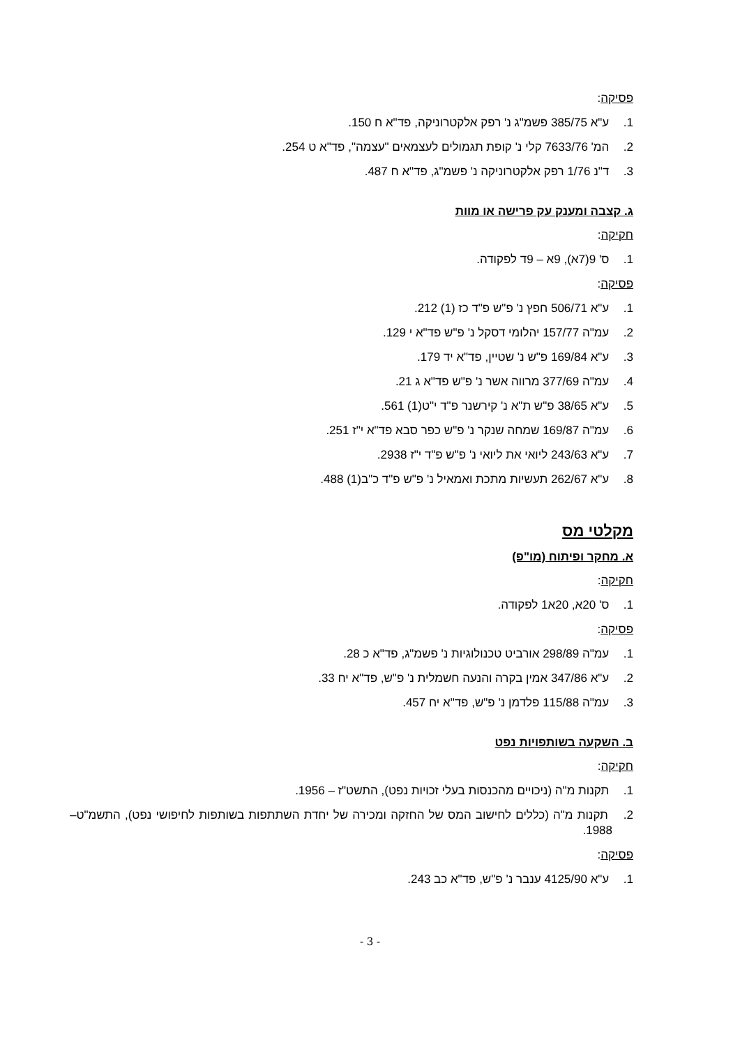פסיקה:
1. ע"א 385/75 פשמ"ג נ' רפק אלקטרוניקה, פד"א ח 150.
2. המ' 7633/76 קלי נ' קופת תגמולים לעצמאים "עצמה", פד"א ט 254.
3. ד"נ 1/76 רפק אלקטרוניקה נ' פשמ"ג, פד"א ח 487.
ג. קצבה ומענק עק פרישה או מוות
חקיקה:
1. ס' 9(7א), 9א – 9ד לפקודה.
פסיקה:
1. ע"א 506/71 חפץ נ' פ"ש פ"ד כז (1) 212.
2. עמ"ה 157/77 יהלומי דסקל נ' פ"ש פד"א י 129.
3. ע"א 169/84 פ"ש נ' שטיין, פד"א יד 179.
4. עמ"ה 377/69 מרווה אשר נ' פ"ש פד"א ג 21.
5. ע"א 38/65 פ"ש ת"א נ' קירשנר פ"ד י"ט(1) 561.
6. עמ"ה 169/87 שמחה שנקר נ' פ"ש כפר סבא פד"א י"ז 251.
7. ע"א 243/63 ליואי את ליואי נ' פ"ש פ"ד י"ז 2938.
8. ע"א 262/67 תעשיות מתכת ואמאיל נ' פ"ש פ"ד כ"ב(1) 488.
מקלטי מס
א. מחקר ופיתוח (מו"פ)
חקיקה:
1. ס' 20א, 20א1 לפקודה.
פסיקה:
1. עמ"ה 298/89 אורביט טכנולוגיות נ' פשמ"ג, פד"א כ 28.
2. ע"א 347/86 אמין בקרה והנעה חשמלית נ' פ"ש, פד"א יח 33.
3. עמ"ה 115/88 פלדמן נ' פ"ש, פד"א יח 457.
ב. השקעה בשותפויות נפט
חקיקה:
1. תקנות מ"ה (ניכויים מהכנסות בעלי זכויות נפט), התשט"ז – 1956.
2. תקנות מ"ה (כללים לחישוב המס של החזקה ומכירה של יחדת השתתפות בשותפות לחיפושי נפט), התשמ"ט– 1988.
פסיקה:
1. ע"א 4125/90 ענבר נ' פ"ש, פד"א כב 243.
- 3 -